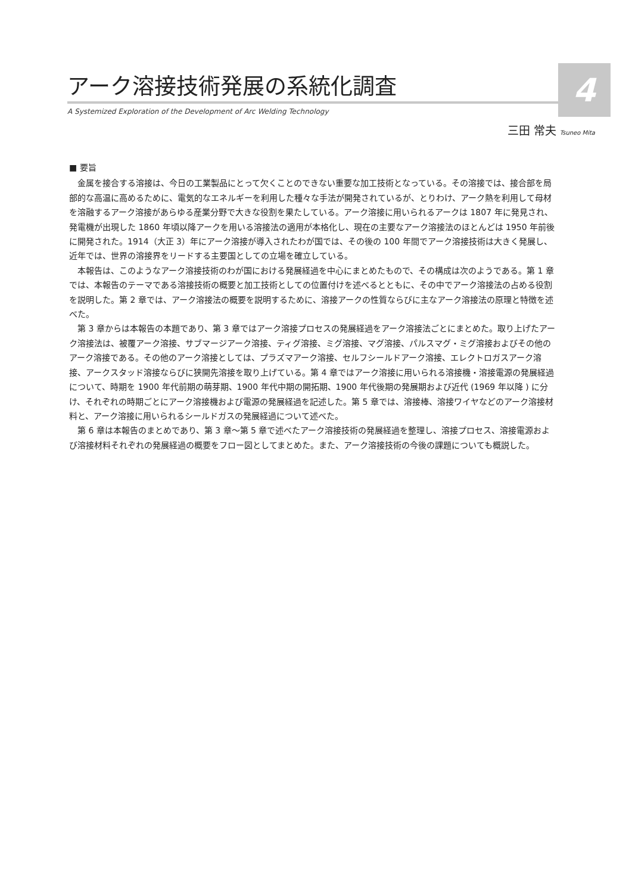4
アーク溶接技術発展の系統化調査
A Systemized Exploration of the Development of Arc Welding Technology
三田 常夫 Tsuneo Mita
■ 要旨
金属を接合する溶接は、今日の工業製品にとって欠くことのできない重要な加工技術となっている。その溶接では、接合部を局部的な高温に高めるために、電気的なエネルギーを利用した種々な手法が開発されているが、とりわけ、アーク熱を利用して母材を溶融するアーク溶接があらゆる産業分野で大きな役割を果たしている。アーク溶接に用いられるアークは 1807 年に発見され、発電機が出現した 1860 年頃以降アークを用いる溶接法の適用が本格化し、現在の主要なアーク溶接法のほとんどは 1950 年前後に開発された。1914（大正 3）年にアーク溶接が導入されたわが国では、その後の 100 年間でアーク溶接技術は大きく発展し、近年では、世界の溶接界をリードする主要国としての立場を確立している。
本報告は、このようなアーク溶接技術のわが国における発展経過を中心にまとめたもので、その構成は次のようである。第 1 章では、本報告のテーマである溶接技術の概要と加工技術としての位置付けを述べるとともに、その中でアーク溶接法の占める役割を説明した。第 2 章では、アーク溶接法の概要を説明するために、溶接アークの性質ならびに主なアーク溶接法の原理と特徴を述べた。
第 3 章からは本報告の本題であり、第 3 章ではアーク溶接プロセスの発展経過をアーク溶接法ごとにまとめた。取り上げたアーク溶接法は、被覆アーク溶接、サブマージアーク溶接、ティグ溶接、ミグ溶接、マグ溶接、パルスマグ・ミグ溶接およびその他のアーク溶接である。その他のアーク溶接としては、プラズマアーク溶接、セルフシールドアーク溶接、エレクトロガスアーク溶接、アークスタッド溶接ならびに狭開先溶接を取り上げている。第 4 章ではアーク溶接に用いられる溶接機・溶接電源の発展経過について、時期を 1900 年代前期の萌芽期、1900 年代中期の開拓期、1900 年代後期の発展期および近代 (1969 年以降 ) に分け、それぞれの時期ごとにアーク溶接機および電源の発展経過を記述した。第 5 章では、溶接棒、溶接ワイヤなどのアーク溶接材料と、アーク溶接に用いられるシールドガスの発展経過について述べた。
第 6 章は本報告のまとめであり、第 3 章～第 5 章で述べたアーク溶接技術の発展経過を整理し、溶接プロセス、溶接電源および溶接材料それぞれの発展経過の概要をフロー図としてまとめた。また、アーク溶接技術の今後の課題についても概説した。